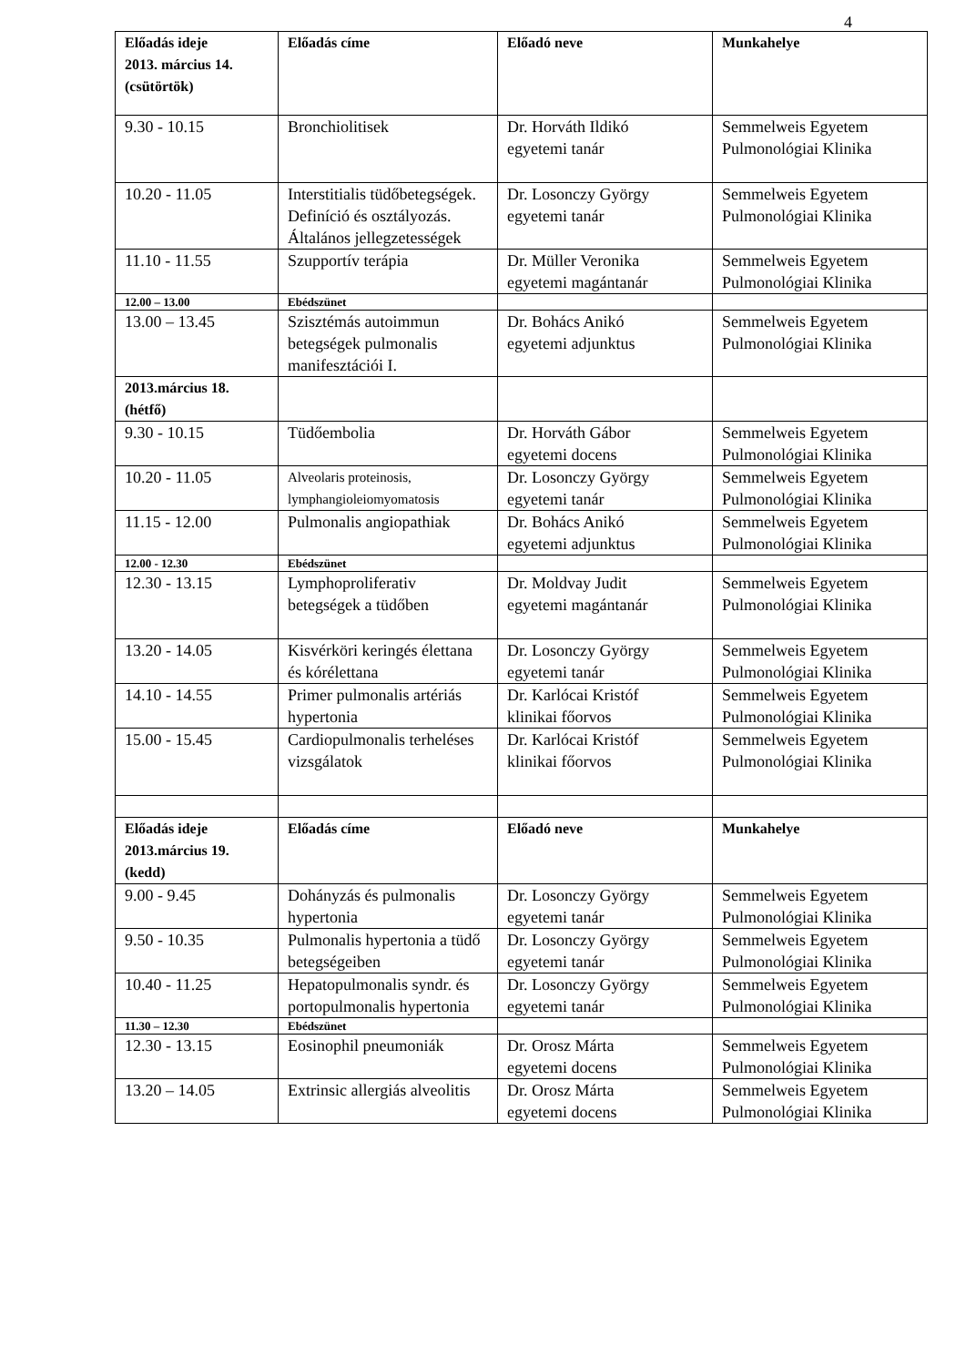4
| Előadás ideje 2013. március 14. (csütörtök) | Előadás címe | Előadó neve | Munkahelye |
| --- | --- | --- | --- |
| 9.30 - 10.15 | Bronchiolitisek | Dr. Horváth Ildikó egyetemi tanár | Semmelweis Egyetem Pulmonológiai Klinika |
| 10.20 - 11.05 | Interstitialis tüdőbetegségek. Definíció és osztályozás. Általános jellegzetességek | Dr. Losonczy György egyetemi tanár | Semmelweis Egyetem Pulmonológiai Klinika |
| 11.10 - 11.55 | Szupportív terápia | Dr. Müller Veronika egyetemi magántanár | Semmelweis Egyetem Pulmonológiai Klinika |
| 12.00 – 13.00 | Ebédszünet | | |
| 13.00 – 13.45 | Szisztémás autoimmun betegségek pulmonalis manifesztációi I. | Dr. Bohács Anikó egyetemi adjunktus | Semmelweis Egyetem Pulmonológiai Klinika |
| 2013.március 18. (hétfő) | | | |
| 9.30 - 10.15 | Tüdőembolia | Dr. Horváth Gábor egyetemi docens | Semmelweis Egyetem Pulmonológiai Klinika |
| 10.20 - 11.05 | Alveolaris proteinosis, lymphangioleiomyomatosis | Dr. Losonczy György egyetemi tanár | Semmelweis Egyetem Pulmonológiai Klinika |
| 11.15 - 12.00 | Pulmonalis angiopathiak | Dr. Bohács Anikó egyetemi adjunktus | Semmelweis Egyetem Pulmonológiai Klinika |
| 12.00 - 12.30 | Ebédszünet | | |
| 12.30 - 13.15 | Lymphoproliferativ betegségek a tüdőben | Dr. Moldvay Judit egyetemi magántanár | Semmelweis Egyetem Pulmonológiai Klinika |
| 13.20 - 14.05 | Kisvérköri keringés élettana és kórélettana | Dr. Losonczy György egyetemi tanár | Semmelweis Egyetem Pulmonológiai Klinika |
| 14.10 - 14.55 | Primer pulmonalis artériás hypertonia | Dr. Karlócai Kristóf klinikai főorvos | Semmelweis Egyetem Pulmonológiai Klinika |
| 15.00 - 15.45 | Cardiopulmonalis terheléses vizsgálatok | Dr. Karlócai Kristóf klinikai főorvos | Semmelweis Egyetem Pulmonológiai Klinika |
| Előadás ideje 2013.március 19. (kedd) | Előadás címe | Előadó neve | Munkahelye |
| 9.00 - 9.45 | Dohányzás és pulmonalis hypertonia | Dr. Losonczy György egyetemi tanár | Semmelweis Egyetem Pulmonológiai Klinika |
| 9.50 - 10.35 | Pulmonalis hypertonia a tüdő betegségeiben | Dr. Losonczy György egyetemi tanár | Semmelweis Egyetem Pulmonológiai Klinika |
| 10.40 - 11.25 | Hepatopulmonalis syndr. és portopulmonalis hypertonia | Dr. Losonczy György egyetemi tanár | Semmelweis Egyetem Pulmonológiai Klinika |
| 11.30 – 12.30 | Ebédszünet | | |
| 12.30 - 13.15 | Eosinophil pneumoniák | Dr. Orosz Márta egyetemi docens | Semmelweis Egyetem Pulmonológiai Klinika |
| 13.20 – 14.05 | Extrinsic allergiás alveolitis | Dr. Orosz Márta egyetemi docens | Semmelweis Egyetem Pulmonológiai Klinika |